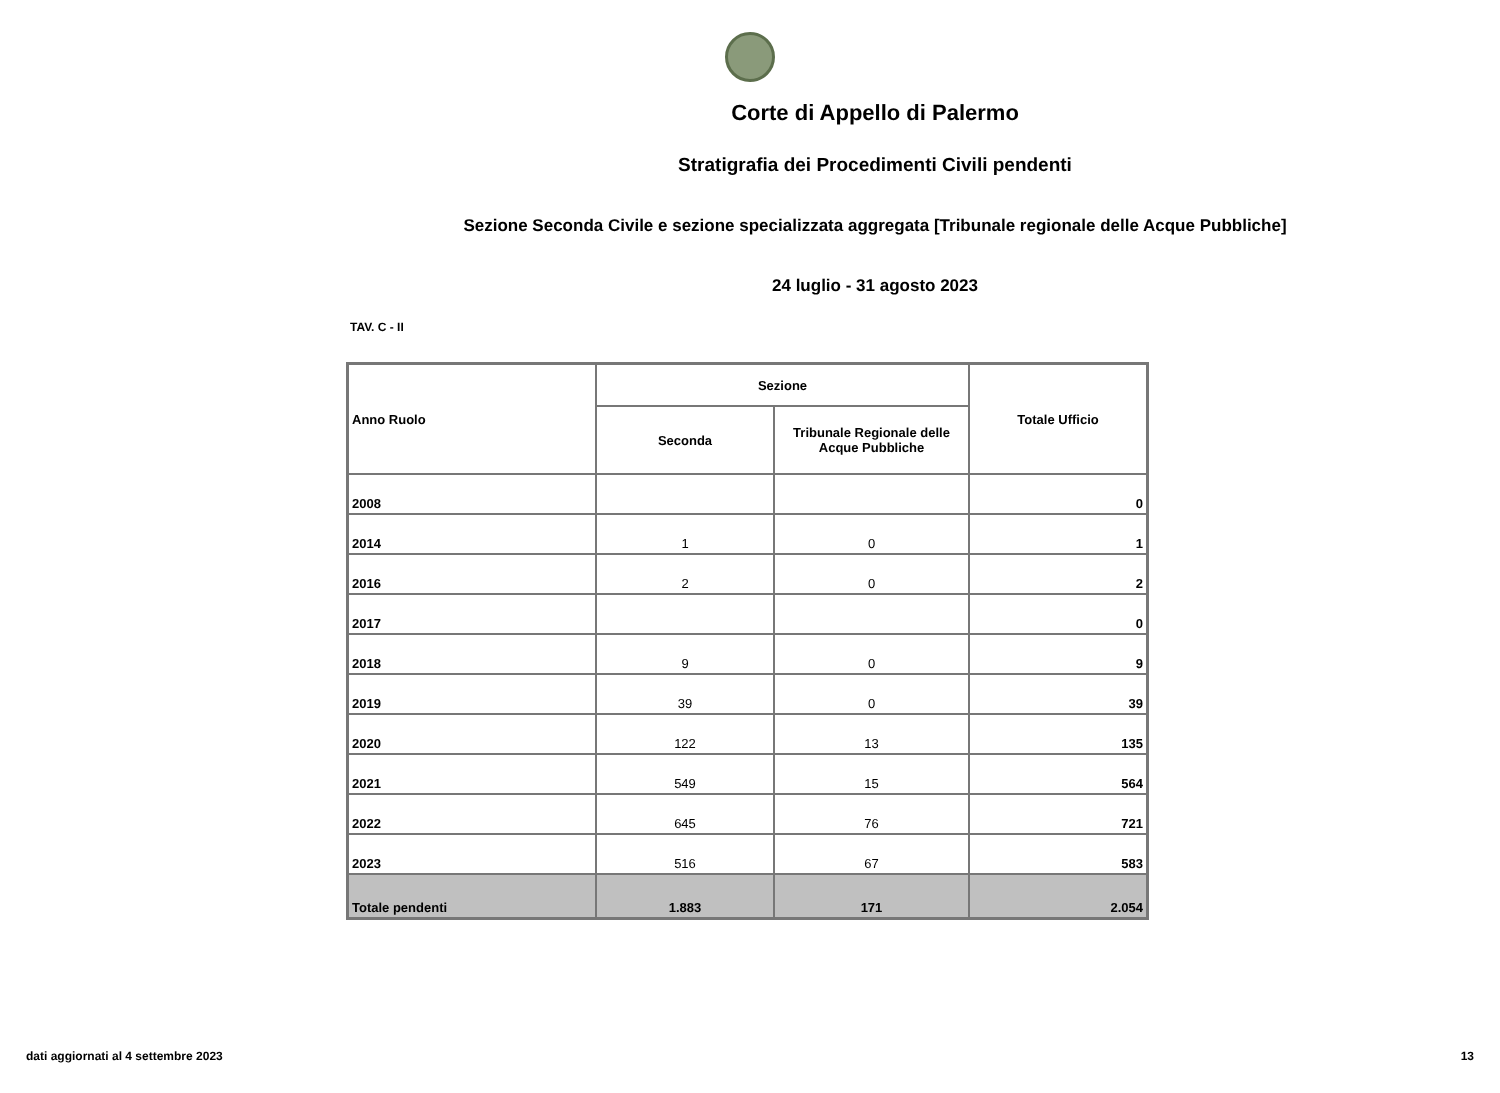Corte di Appello di Palermo
Stratigrafia dei Procedimenti Civili pendenti
Sezione Seconda Civile e sezione specializzata aggregata [Tribunale regionale delle Acque Pubbliche]
24 luglio - 31 agosto 2023
TAV. C - II
| Anno Ruolo | Sezione | | Totale Ufficio |
| --- | --- | --- | --- |
| | Seconda | Tribunale Regionale delle Acque Pubbliche | |
| 2008 | | | 0 |
| 2014 | 1 | 0 | 1 |
| 2016 | 2 | 0 | 2 |
| 2017 | | | 0 |
| 2018 | 9 | 0 | 9 |
| 2019 | 39 | 0 | 39 |
| 2020 | 122 | 13 | 135 |
| 2021 | 549 | 15 | 564 |
| 2022 | 645 | 76 | 721 |
| 2023 | 516 | 67 | 583 |
| Totale pendenti | 1.883 | 171 | 2.054 |
dati aggiornati al 4 settembre 2023 13